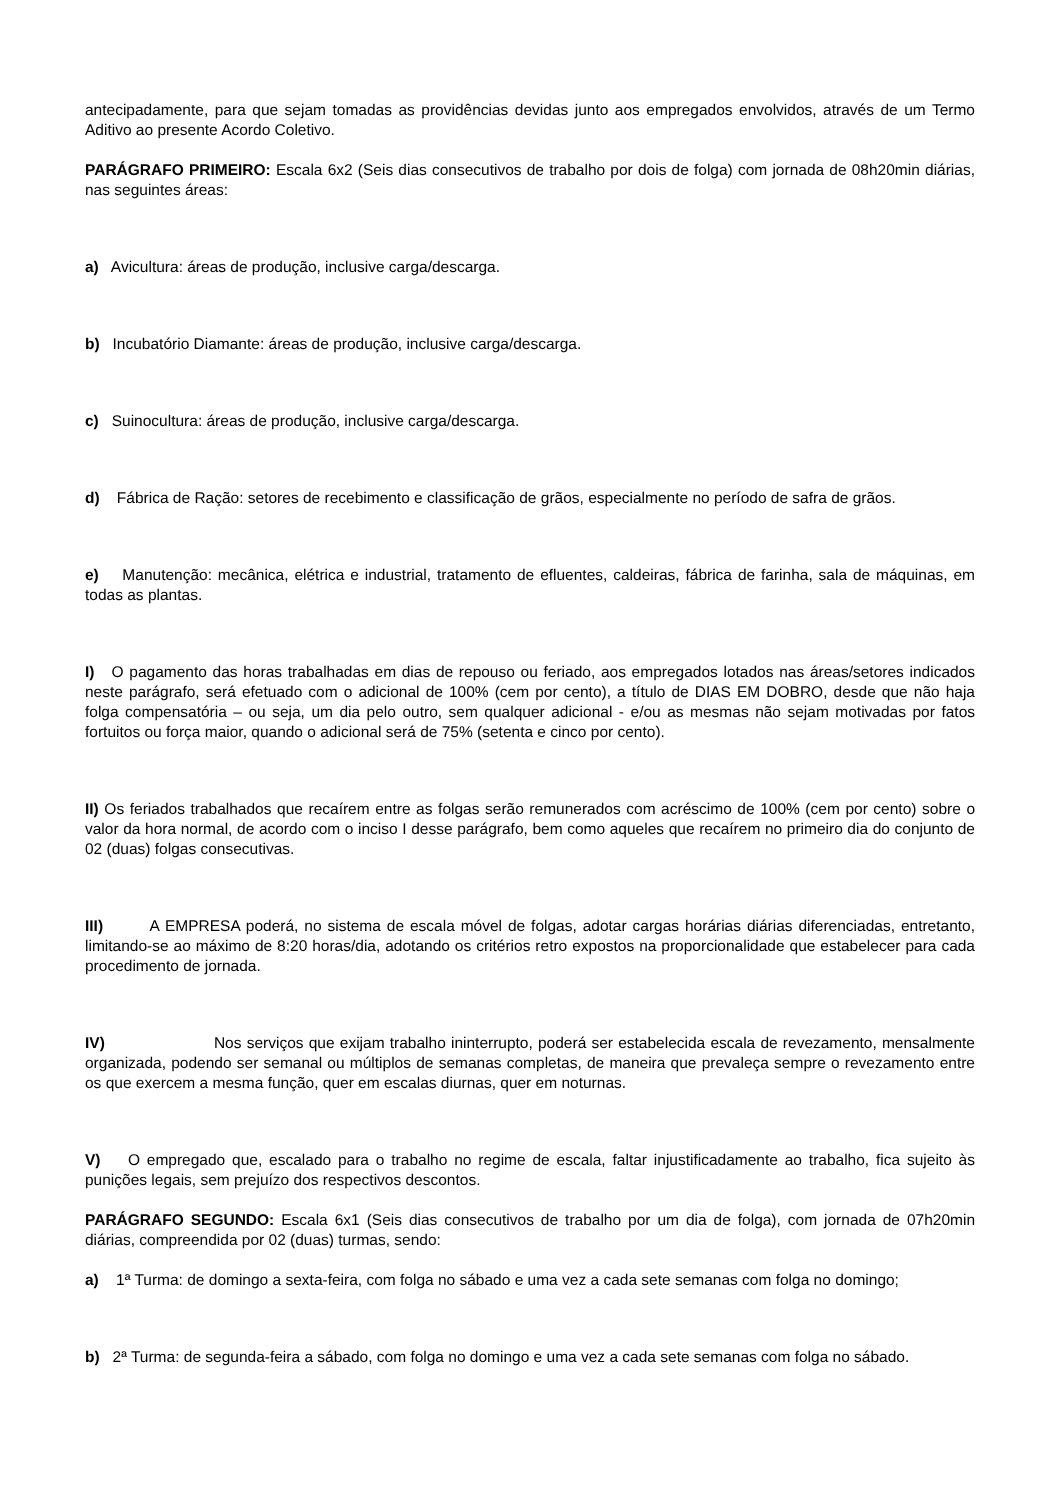antecipadamente, para que sejam tomadas as providências devidas junto aos empregados envolvidos, através de um Termo Aditivo ao presente Acordo Coletivo.
PARÁGRAFO PRIMEIRO: Escala 6x2 (Seis dias consecutivos de trabalho por dois de folga) com jornada de 08h20min diárias, nas seguintes áreas:
a) Avicultura: áreas de produção, inclusive carga/descarga.
b) Incubatório Diamante: áreas de produção, inclusive carga/descarga.
c) Suinocultura: áreas de produção, inclusive carga/descarga.
d) Fábrica de Ração: setores de recebimento e classificação de grãos, especialmente no período de safra de grãos.
e) Manutenção: mecânica, elétrica e industrial, tratamento de efluentes, caldeiras, fábrica de farinha, sala de máquinas, em todas as plantas.
I) O pagamento das horas trabalhadas em dias de repouso ou feriado, aos empregados lotados nas áreas/setores indicados neste parágrafo, será efetuado com o adicional de 100% (cem por cento), a título de DIAS EM DOBRO, desde que não haja folga compensatória – ou seja, um dia pelo outro, sem qualquer adicional - e/ou as mesmas não sejam motivadas por fatos fortuitos ou força maior, quando o adicional será de 75% (setenta e cinco por cento).
II) Os feriados trabalhados que recaírem entre as folgas serão remunerados com acréscimo de 100% (cem por cento) sobre o valor da hora normal, de acordo com o inciso I desse parágrafo, bem como aqueles que recaírem no primeiro dia do conjunto de 02 (duas) folgas consecutivas.
III) A EMPRESA poderá, no sistema de escala móvel de folgas, adotar cargas horárias diárias diferenciadas, entretanto, limitando-se ao máximo de 8:20 horas/dia, adotando os critérios retro expostos na proporcionalidade que estabelecer para cada procedimento de jornada.
IV) Nos serviços que exijam trabalho ininterrupto, poderá ser estabelecida escala de revezamento, mensalmente organizada, podendo ser semanal ou múltiplos de semanas completas, de maneira que prevaleça sempre o revezamento entre os que exercem a mesma função, quer em escalas diurnas, quer em noturnas.
V) O empregado que, escalado para o trabalho no regime de escala, faltar injustificadamente ao trabalho, fica sujeito às punições legais, sem prejuízo dos respectivos descontos.
PARÁGRAFO SEGUNDO: Escala 6x1 (Seis dias consecutivos de trabalho por um dia de folga), com jornada de 07h20min diárias, compreendida por 02 (duas) turmas, sendo:
a) 1ª Turma: de domingo a sexta-feira, com folga no sábado e uma vez a cada sete semanas com folga no domingo;
b) 2ª Turma: de segunda-feira a sábado, com folga no domingo e uma vez a cada sete semanas com folga no sábado.